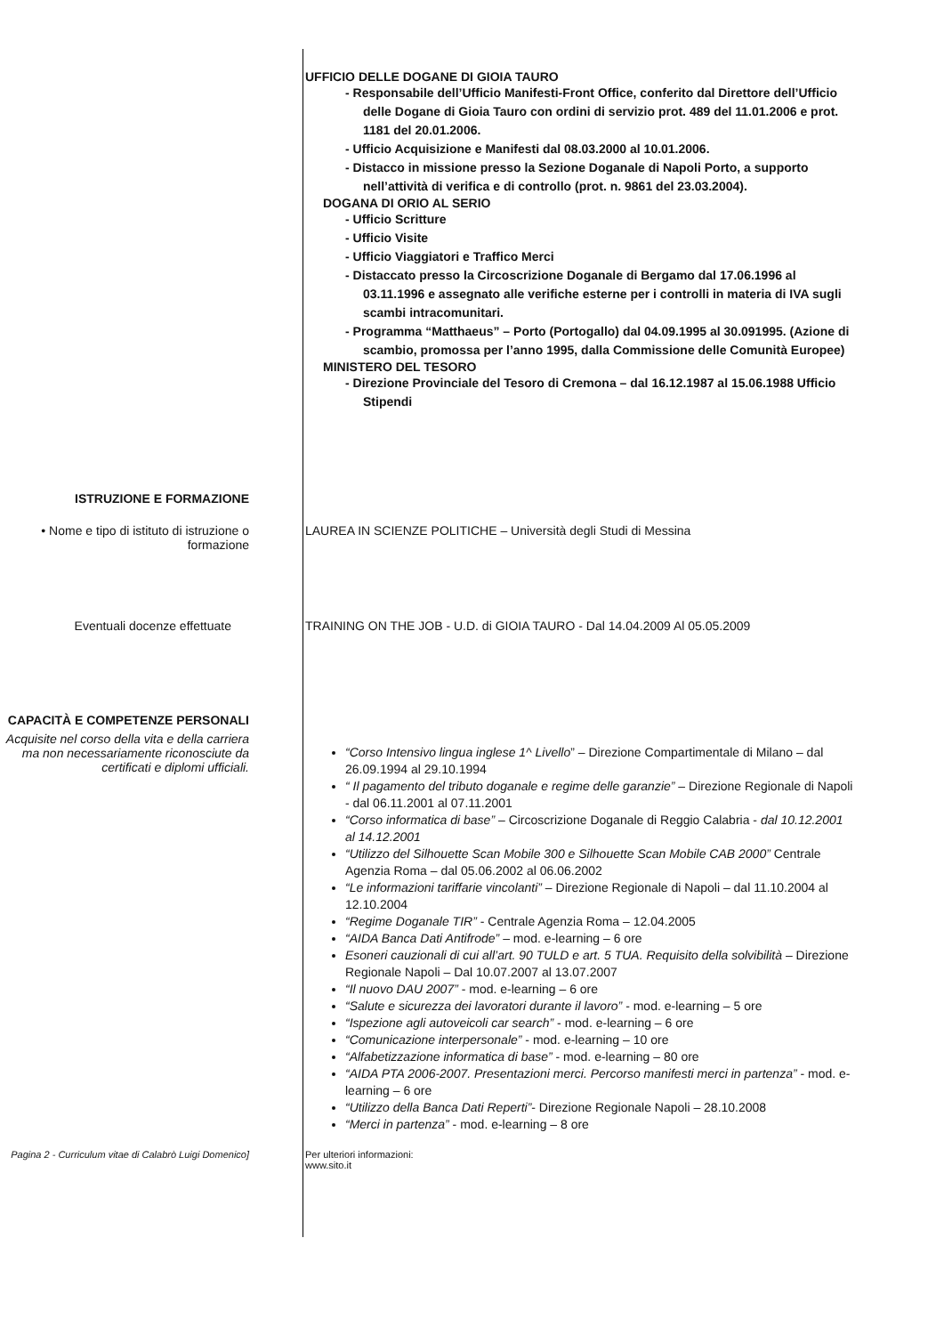UFFICIO DELLE DOGANE DI GIOIA TAURO
- Responsabile dell’Ufficio Manifesti-Front Office, conferito dal Direttore dell’Ufficio delle Dogane di Gioia Tauro con ordini di servizio prot. 489 del 11.01.2006 e prot. 1181 del 20.01.2006.
- Ufficio Acquisizione e Manifesti dal 08.03.2000 al 10.01.2006.
- Distacco in missione presso la Sezione Doganale di Napoli Porto, a supporto nell’attività di verifica e di controllo (prot. n. 9861 del 23.03.2004).
DOGANA DI ORIO AL SERIO
- Ufficio Scritture
- Ufficio Visite
- Ufficio Viaggiatori e Traffico Merci
- Distaccato presso la Circoscrizione Doganale di Bergamo dal 17.06.1996 al 03.11.1996 e assegnato alle verifiche esterne per i controlli in materia di IVA sugli scambi intracomunitari.
- Programma “Matthaeus” – Porto (Portogallo) dal 04.09.1995 al 30.091995. (Azione di scambio, promossa per l’anno 1995, dalla Commissione delle Comunità Europee)
MINISTERO DEL TESORO
- Direzione Provinciale del Tesoro di Cremona – dal 16.12.1987 al 15.06.1988 Ufficio Stipendi
ISTRUZIONE E FORMAZIONE
• Nome e tipo di istituto di istruzione o formazione
LAUREA IN SCIENZE POLITICHE – Università degli Studi di Messina
Eventuali docenze effettuate TRAINING ON THE JOB - U.D. di GIOIA TAURO - Dal 14.04.2009 Al 05.05.2009
CAPACITÀ E COMPETENZE PERSONALI
Acquisite nel corso della vita e della carriera ma non necessariamente riconosciute da certificati e diplomi ufficiali.
“Corso Intensivo lingua inglese 1^ Livello” – Direzione Compartimentale di Milano – dal 26.09.1994 al 29.10.1994
“ Il pagamento del tributo doganale e regime delle garanzie” – Direzione Regionale di Napoli - dal 06.11.2001 al 07.11.2001
“Corso informatica di base” – Circoscrizione Doganale di Reggio Calabria - dal 10.12.2001 al 14.12.2001
“Utilizzo del Silhouette Scan Mobile 300 e Silhouette Scan Mobile CAB 2000” Centrale Agenzia Roma – dal 05.06.2002 al 06.06.2002
“Le informazioni tariffarie vincolanti” – Direzione Regionale di Napoli – dal 11.10.2004 al 12.10.2004
“Regime Doganale TIR” - Centrale Agenzia Roma – 12.04.2005
“AIDA Banca Dati Antifrode” – mod. e-learning – 6 ore
Esoneri cauzionali di cui all’art. 90 TULD e art. 5 TUA. Requisito della solvibilità – Direzione Regionale Napoli – Dal 10.07.2007 al 13.07.2007
“Il nuovo DAU 2007” - mod. e-learning – 6 ore
“Salute e sicurezza dei lavoratori durante il lavoro” - mod. e-learning – 5 ore
“Ispezione agli autoveicoli car search” - mod. e-learning – 6 ore
“Comunicazione interpersonale” - mod. e-learning – 10 ore
“Alfabetizzazione informatica di base” - mod. e-learning – 80 ore
“AIDA PTA 2006-2007. Presentazioni merci. Percorso manifesti merci in partenza” - mod. e-learning – 6 ore
“Utilizzo della Banca Dati Reperti”- Direzione Regionale Napoli – 28.10.2008
“Merci in partenza” - mod. e-learning – 8 ore
Pagina 2 - Curriculum vitae di Calabrò Luigi Domenico]
Per ulteriori informazioni:
www.sito.it